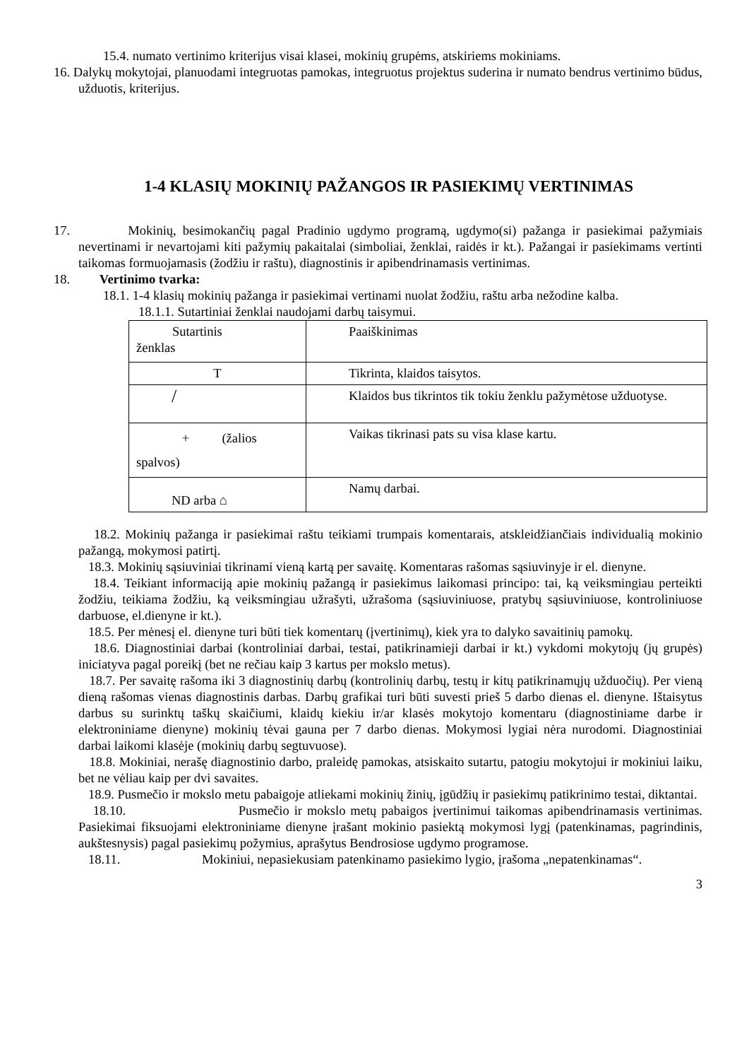15.4. numato vertinimo kriterijus visai klasei, mokinių grupėms, atskiriems mokiniams.
16. Dalykų mokytojai, planuodami integruotas pamokas, integruotus projektus suderina ir numato bendrus vertinimo būdus, užduotis, kriterijus.
1-4 KLASIŲ MOKINIŲ PAŽANGOS IR PASIEKIMŲ VERTINIMAS
17. Mokinių, besimokančių pagal Pradinio ugdymo programą, ugdymo(si) pažanga ir pasiekimai pažymiais nevertinami ir nevartojami kiti pažymių pakaitalai (simboliai, ženklai, raidės ir kt.). Pažangai ir pasiekimams vertinti taikomas formuojamasis (žodžiu ir raštu), diagnostinis ir apibendrinamasis vertinimas.
18. Vertinimo tvarka:
18.1. 1-4 klasių mokinių pažanga ir pasiekimai vertinami nuolat žodžiu, raštu arba nežodine kalba.
18.1.1. Sutartiniai ženklai naudojami darbų taisymui.
| Sutartinis ženklas | Paaiškinimas |
| T | Tikrinta, klaidos taisytos. |
| / | Klaidos bus tikrintos tik tokiu ženklu pažymėtose užduotyse. |
| + (žalios spalvos) | Vaikas tikrinasi pats su visa klase kartu. |
| ND arba ⌂ | Namų darbai. |
18.2. Mokinių pažanga ir pasiekimai raštu teikiami trumpais komentarais, atskleidžiančiais individualią mokinio pažangą, mokymosi patirtį.
18.3. Mokinių sąsiuviniai tikrinami vieną kartą per savaitę. Komentaras rašomas sąsiuvinyje ir el. dienyne.
18.4. Teikiant informaciją apie mokinių pažangą ir pasiekimus laikomasi principo: tai, ką veiksmingiau perteikti žodžiu, teikiama žodžiu, ką veiksmingiau užrašyti, užrašoma (sąsiuviniuose, pratybų sąsiuviniuose, kontroliniuose darbuose, el.dienyne ir kt.).
18.5. Per mėnesį el. dienyne turi būti tiek komentarų (įvertinimų), kiek yra to dalyko savaitinių pamokų.
18.6. Diagnostiniai darbai (kontroliniai darbai, testai, patikrinamieji darbai ir kt.) vykdomi mokytojų (jų grupės) iniciatyva pagal poreikį (bet ne rečiau kaip 3 kartus per mokslo metus).
18.7. Per savaitę rašoma iki 3 diagnostinių darbų (kontrolinių darbų, testų ir kitų patikrinamųjų užduočių). Per vieną dieną rašomas vienas diagnostinis darbas. Darbų grafikai turi būti suvesti prieš 5 darbo dienas el. dienyne. Ištaisytus darbus su surinktų taškų skaičiumi, klaidų kiekiu ir/ar klasės mokytojo komentaru (diagnostiniame darbe ir elektroniniame dienyne) mokinių tėvai gauna per 7 darbo dienas. Mokymosi lygiai nėra nurodomi. Diagnostiniai darbai laikomi klasėje (mokinių darbų segtuvuose).
18.8. Mokiniai, nerašę diagnostinio darbo, praleidę pamokas, atsiskaito sutartu, patogiu mokytojui ir mokiniui laiku, bet ne vėliau kaip per dvi savaites.
18.9. Pusmečio ir mokslo metu pabaigoje atliekami mokinių žinių, įgūdžių ir pasiekimų patikrinimo testai, diktantai.
18.10. Pusmečio ir mokslo metų pabaigos įvertinimui taikomas apibendrinamasis vertinimas. Pasiekimai fiksuojami elektroniniame dienyne įrašant mokinio pasiektą mokymosi lygį (patenkinamas, pagrindinis, aukštesnysis) pagal pasiekimų požymius, aprašytus Bendrosiose ugdymo programose.
18.11. Mokiniui, nepasiekusiam patenkinamo pasiekimo lygio, įrašoma „nepatenkinamas“.
3